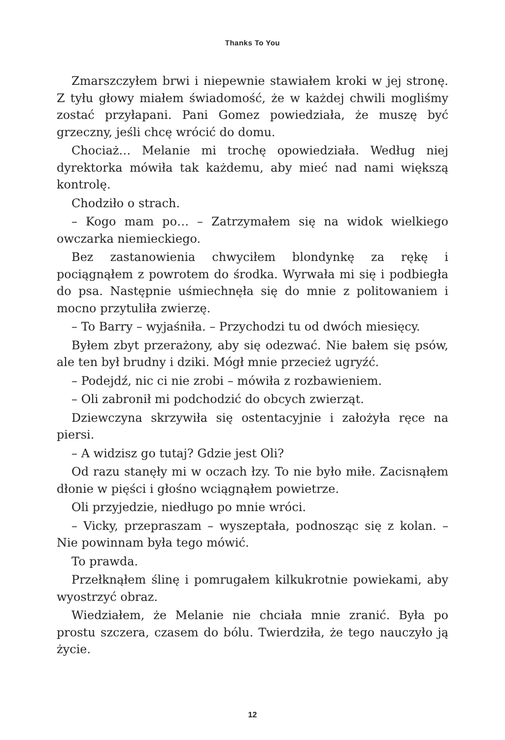Thanks To You
Zmarszczyłem brwi i niepewnie stawiałem kroki w jej stronę. Z tyłu głowy miałem świadomość, że w każdej chwili mogliśmy zostać przyłapani. Pani Gomez powiedziała, że muszę być grzeczny, jeśli chcę wrócić do domu.
Chociaż… Melanie mi trochę opowiedziała. Według niej dyrektorka mówiła tak każdemu, aby mieć nad nami większą kontrolę.
Chodziło o strach.
– Kogo mam po… – Zatrzymałem się na widok wielkiego owczarka niemieckiego.
Bez zastanowienia chwyciłem blondynkę za rękę i pociągnąłem z powrotem do środka. Wyrwała mi się i podbiegła do psa. Następnie uśmiechnęła się do mnie z politowaniem i mocno przytuliła zwierzę.
– To Barry – wyjaśniła. – Przychodzi tu od dwóch miesięcy.
Byłem zbyt przerażony, aby się odezwać. Nie bałem się psów, ale ten był brudny i dziki. Mógł mnie przecież ugryźć.
– Podejdź, nic ci nie zrobi – mówiła z rozbawieniem.
– Oli zabronił mi podchodzić do obcych zwierząt.
Dziewczyna skrzywiła się ostentacyjnie i założyła ręce na piersi.
– A widzisz go tutaj? Gdzie jest Oli?
Od razu stanęły mi w oczach łzy. To nie było miłe. Zacisnąłem dłonie w pięści i głośno wciągnąłem powietrze.
Oli przyjedzie, niedługo po mnie wróci.
– Vicky, przepraszam – wyszeptała, podnosząc się z kolan. – Nie powinnam była tego mówić.
To prawda.
Przełknąłem ślinę i pomrugałem kilkukrotnie powiekami, aby wyostrzyć obraz.
Wiedziałem, że Melanie nie chciała mnie zranić. Była po prostu szczera, czasem do bólu. Twierdziła, że tego nauczyło ją życie.
12